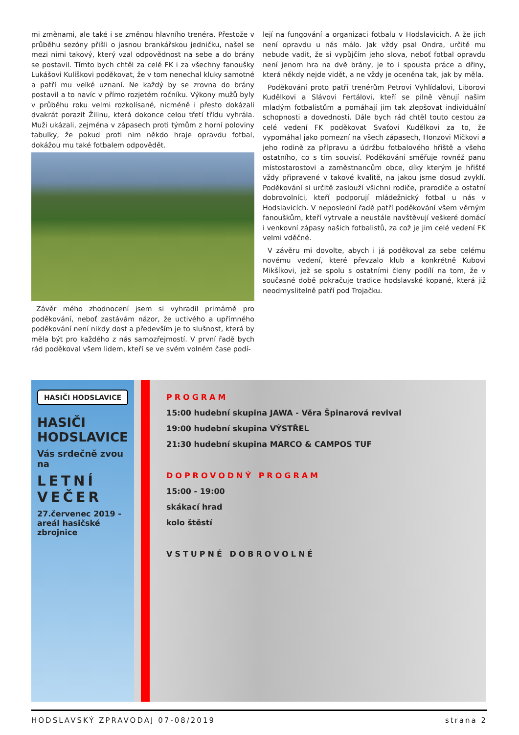mi změnami, ale také i se změnou hlavního trenéra. Přestože v průběhu sezóny přišli o jasnou brankářskou jedničku, našel se mezi nimi takový, který vzal odpovědnost na sebe a do brány se postavil. Tímto bych chtěl za celé FK i za všechny fanoušky Lukášovi Kulíškovi poděkovat, že v tom nenechal kluky samotné a patří mu velké uznaní. Ne každý by se zrovna do brány postavil a to navíc v přímo rozjetém ročníku. Výkony mužů byly v průběhu roku velmi rozkolísané, nicméně i přesto dokázali dvakrát porazit Žilinu, která dokonce celou třetí třídu vyhrála. Muži ukázali, zejména v zápasech proti týmům z horní poloviny tabulky, že pokud proti nim někdo hraje opravdu fotbal, dokážou mu také fotbalem odpovědět.
Závěr mého zhodnocení jsem si vyhradil primárně pro poděkování, neboť zastávám názor, že uctivého a upřímného poděkování není nikdy dost a především je to slušnost, která by měla být pro každého z nás samozřejmostí. V první řadě bych rád poděkoval všem lidem, kteří se ve svém volném čase podí-
lejí na fungování a organizaci fotbalu v Hodslavicích. A že jich není opravdu u nás málo. Jak vždy psal Ondra, určitě mu nebude vadit, že si vypůjčím jeho slova, neboť fotbal opravdu není jenom hra na dvě brány, je to i spousta práce a dřiny, která někdy nejde vidět, a ne vždy je oceněna tak, jak by měla.
Poděkování proto patří trenérům Petrovi Vyhlídalovi, Liborovi Kudělkovi a Slávovi Fertálovi, kteří se pilně věnují našim mladým fotbalistům a pomáhají jim tak zlepšovat individuální schopnosti a dovednosti. Dále bych rád chtěl touto cestou za celé vedení FK poděkovat Svaťovi Kudělkovi za to, že vypomáhal jako pomezní na všech zápasech, Honzovi Mičkovi a jeho rodině za přípravu a údržbu fotbalového hřiště a všeho ostatního, co s tím souvisí. Poděkování směřuje rovněž panu místostarostovi a zaměstnancům obce, díky kterým je hřiště vždy připravené v takové kvalitě, na jakou jsme dosud zvyklí. Poděkování si určitě zaslouží všichni rodiče, prarodiče a ostatní dobrovolníci, kteří podporují mládežnický fotbal u nás v Hodslavicích. V neposlední řadě patří poděkování všem věrným fanouškům, kteří vytrvale a neustále navštěvují veškeré domácí i venkovní zápasy našich fotbalistů, za což je jim celé vedení FK velmi vděčné.
V závěru mi dovolte, abych i já poděkoval za sebe celému novému vedení, které převzalo klub a konkrétně Kubovi Mikšíkovi, jež se spolu s ostatními členy podílí na tom, že v současné době pokračuje tradice hodslavské kopané, která již neodmyslitelně patří pod Trojačku.
HASIČI HODSLAVICE
HASIČI HODSLAVICE
Vás srdečně zvou na
LETNÍ VEČER
27.červenec 2019 - areál hasičské zbrojnice
PROGRAM
15:00 hudební skupina JAWA - Věra Špinarová revival
19:00 hudební skupina VÝSTŘEL
21:30 hudební skupina MARCO & CAMPOS TUF
DOPROVODNÝ PROGRAM
15:00 - 19:00
skákací hrad
kolo štěstí
VSTUPNÉ DOBROVOLNÉ
HODSLAVSKÝ ZPRAVODAJ 07-08/2019 strana 2